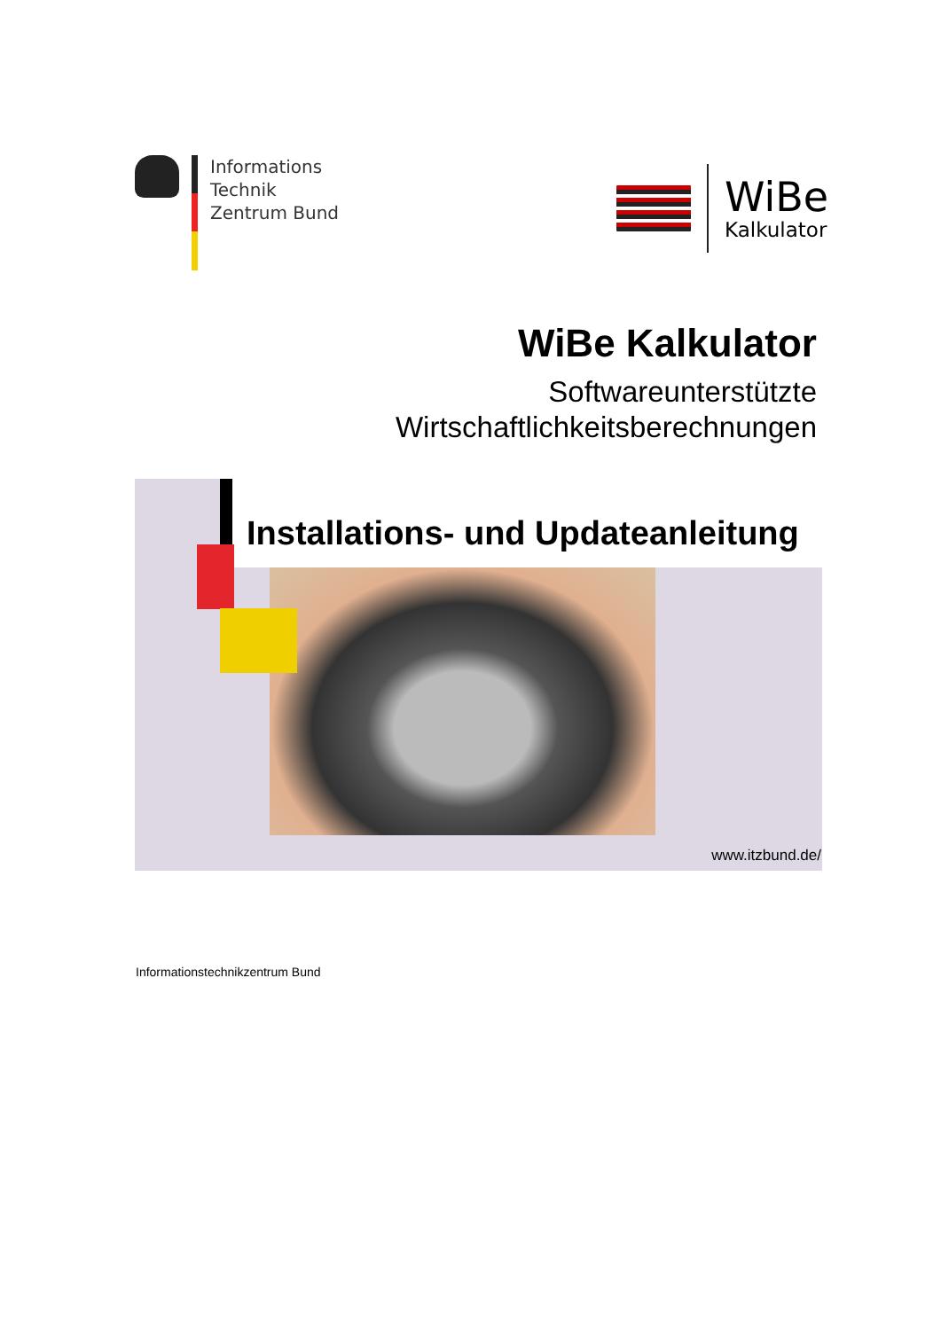Informations
Technik
Zentrum Bund
WiBe
Kalkulator
WiBe Kalkulator
Softwareunterstützte
Wirtschaftlichkeitsberechnungen
Installations- und Updateanleitung
www.itzbund.de/
Informationstechnikzentrum Bund